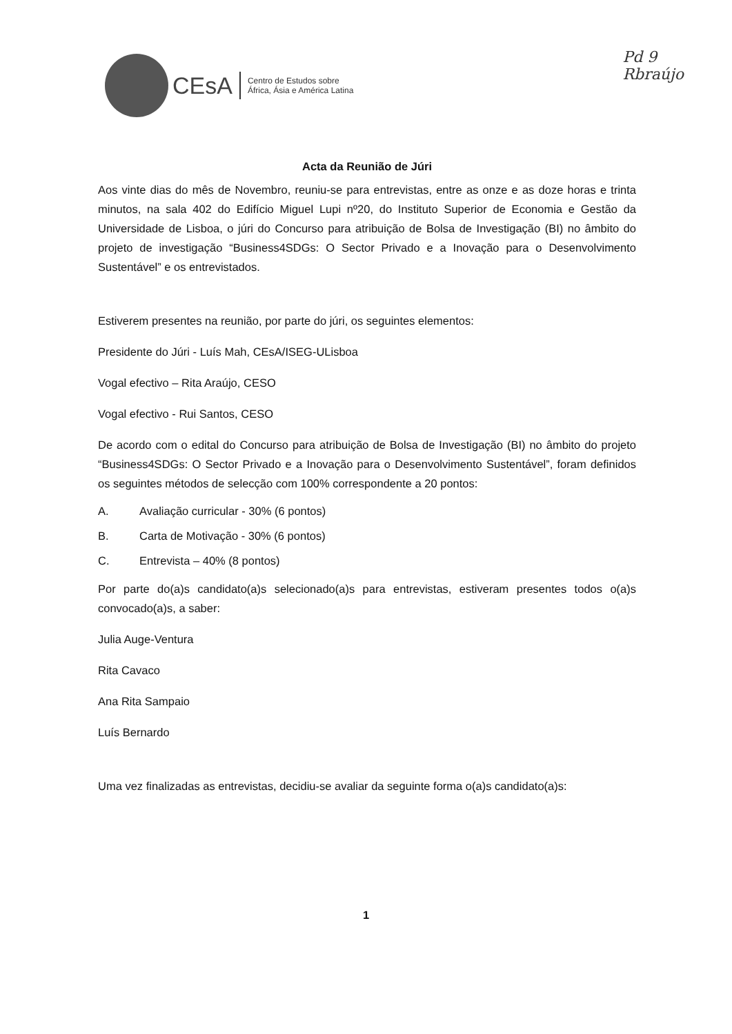CEsA
Centro de Estudos sobre
África, Ásia e América Latina
Pd 9
Rbraújo
Acta da Reunião de Júri
Aos vinte dias do mês de Novembro, reuniu-se para entrevistas, entre as onze e as doze horas e trinta minutos, na sala 402 do Edifício Miguel Lupi nº20, do Instituto Superior de Economia e Gestão da Universidade de Lisboa, o júri do Concurso para atribuição de Bolsa de Investigação (BI) no âmbito do projeto de investigação “Business4SDGs: O Sector Privado e a Inovação para o Desenvolvimento Sustentável” e os entrevistados.
Estiverem presentes na reunião, por parte do júri, os seguintes elementos:
Presidente do Júri - Luís Mah, CEsA/ISEG-ULisboa
Vogal efectivo – Rita Araújo, CESO
Vogal efectivo - Rui Santos, CESO
De acordo com o edital do Concurso para atribuição de Bolsa de Investigação (BI) no âmbito do projeto “Business4SDGs: O Sector Privado e a Inovação para o Desenvolvimento Sustentável”, foram definidos os seguintes métodos de selecção com 100% correspondente a 20 pontos:
A. Avaliação curricular - 30% (6 pontos)
B. Carta de Motivação - 30% (6 pontos)
C. Entrevista – 40% (8 pontos)
Por parte do(a)s candidato(a)s selecionado(a)s para entrevistas, estiveram presentes todos o(a)s convocado(a)s, a saber:
Julia Auge-Ventura
Rita Cavaco
Ana Rita Sampaio
Luís Bernardo
Uma vez finalizadas as entrevistas, decidiu-se avaliar da seguinte forma o(a)s candidato(a)s:
1